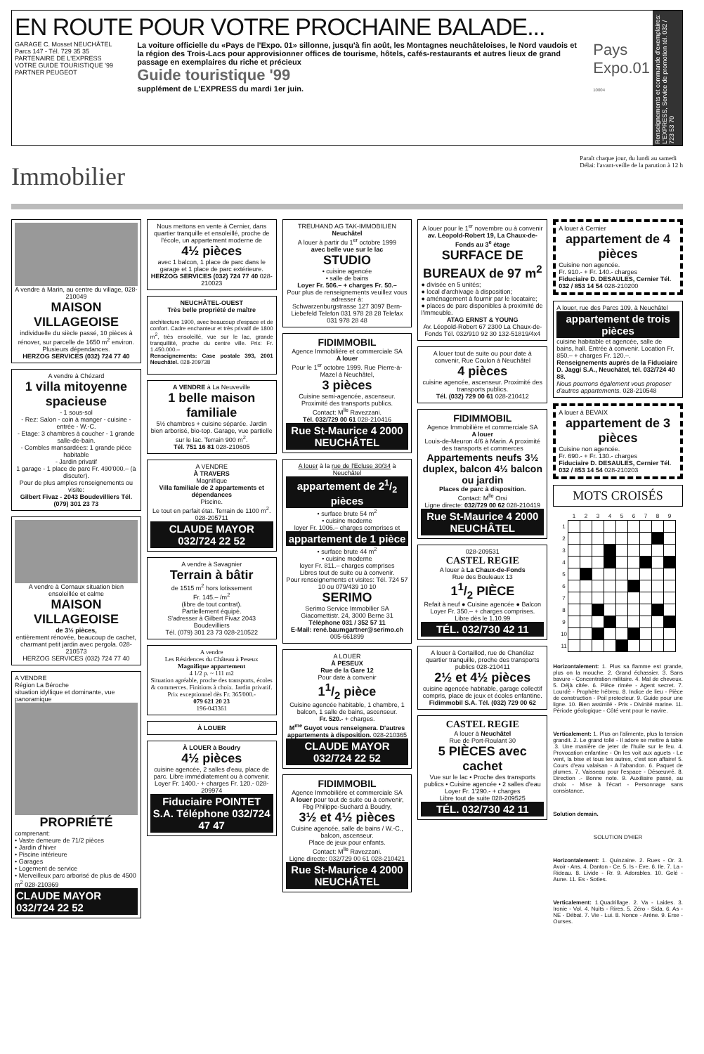EN ROUTE POUR VOTRE PROCHAINE BALADE...
GARAGE C. Mosset NEUCHÂTEL
Parcs 147 - Tél. 729 35 35
PARTENAIRE DE L'EXPRESS
VOTRE GUIDE TOURISTIQUE '99
PARTNER PEUGEOT
La voiture officielle du «Pays de l'Expo. 01» sillonne, jusqu'à fin août, les Montagnes neuchâteloises, le Nord vaudois et la région des Trois-Lacs pour approvisionner offices de tourisme, hôtels, cafés-restaurants et autres lieux de grand passage en exemplaires du riche et précieux
Guide touristique '99
supplément de L'EXPRESS du mardi 1er juin.
Pays Expo.01
10004
Renseignements et commande d'exemplaires: L'EXPRESS, Service de promotion tél. 032 / 723 53 70
Immobilier
Paraît chaque jour, du lundi au samedi
Délai: l'avant-veille de la parution à 12 h
A vendre à Marin, au centre du village, 028-210049
MAISON VILLAGEOISE
individuelle du siècle passé, 10 pièces à rénover, sur parcelle de 1650 m<sup>2</sup> environ. Plusieurs dépendances.
HERZOG SERVICES (032) 724 77 40
A vendre à Chézard
1 villa mitoyenne spacieuse
- 1 sous-sol
- Rez: Salon - coin à manger - cuisine - entrée - W.-C.
- Etage: 3 chambres à coucher - 1 grande salle-de-bain.
- Combles mansardées: 1 grande pièce habitable
- Jardin privatif
1 garage - 1 place de parc Fr. 490'000.– (à discuter).
Pour de plus amples renseignements ou visite:
Gilbert Fivaz - 2043 Boudevilliers Tél. (079) 301 23 73
A vendre à Cornaux situation bien ensoleillée et calme
MAISON VILLAGEOISE
de 3½ pièces,
entièrement rénovée, beaucoup de cachet, charmant petit jardin avec pergola. 028-210573
HERZOG SERVICES (032) 724 77 40
A VENDRE
Région La Béroche
situation idyllique et dominante, vue panoramique
PROPRIÉTÉ
comprenant:
• Vaste demeure de 71/2 pièces
• Jardin d'hiver
• Piscine intérieure
• Garages
• Logement de service
• Merveilleux parc arborisé de plus de 4500 m<sup>2</sup> 028-210369
CLAUDE MAYOR 032/724 22 52
Nous mettons en vente à Cernier, dans quartier tranquille et ensoleillé, proche de l'école, un appartement moderne de
4½ pièces
avec 1 balcon, 1 place de parc dans le garage et 1 place de parc extérieure.
HERZOG SERVICES (032) 724 77 40 028-210023
NEUCHÂTEL-OUEST
Très belle propriété de maître
architecture 1900, avec beaucoup d'espace et de confort. Cadre enchanteur et très privatif de 1800 m<sup>2</sup>, très ensoleillé, vue sur le lac, grande tranquillité, proche du centre ville. Prix: Fr. 1.450.000.–
Renseignements: Case postale 393, 2001 Neuchâtel. 028-209738
A VENDRE à La Neuveville
1 belle maison familiale
5½ chambres + cuisine séparée. Jardin bien arborisé, bio-top. Garage, vue partielle sur le lac. Terrain 900 m<sup>2</sup>.
Tél. 751 16 81 028-210605
A VENDRE
À TRAVERS
Magnifique
Villa familiale de 2 appartements et dépendances
Piscine.
Le tout en parfait état. Terrain de 1100 m<sup>2</sup>. 028-205711
CLAUDE MAYOR 032/724 22 52
A vendre à Savagnier
Terrain à bâtir
de 1515 m<sup>2</sup> hors lotissement
Fr. 145.– /m<sup>2</sup>
(libre de tout contrat).
Partiellement équipé.
S'adresser à Gilbert Fivaz 2043 Boudevilliers
Tél. (079) 301 23 73 028-210522
A vendre
Les Résidences du Château à Peseux
Magnifique appartement
4 1/2 p. ~ 111 m2
Situation agréable, proche des transports, écoles & commerces. Finitions à choix. Jardin privatif.
Prix exceptionnel dès Fr. 365'000.-
079 621 20 23
196-043361
À LOUER
À LOUER à Boudry
4½ pièces
cuisine agencée, 2 salles d'eau, place de parc. Libre immédiatement ou à convenir. Loyer Fr. 1400.- + charges Fr. 120.- 028-209974
Fiduciaire POINTET S.A. Téléphone 032/724 47 47
TREUHAND AG TAK-IMMOBILIEN
Neuchâtel
A louer à partir du 1<sup>er</sup> octobre 1999
avec belle vue sur le lac
STUDIO
• cuisine agencée
• salle de bains
Loyer Fr. 506.– + charges Fr. 50.–
Pour plus de renseignements veuillez vous adresser à:
Schwarzenburgstrasse 127 3097 Bern-Liebefeld Telefon 031 978 28 28 Telefax 031 978 28 48
FIDIMMOBIL
Agence Immobilière et commerciale SA
A louer
Pour le 1<sup>er</sup> octobre 1999. Rue Pierre-à-Mazel à Neuchâtel,
3 pièces
Cuisine semi-agencée, ascenseur.
Proximité des transports publics.
Contact: M<sup>lle</sup> Ravezzani.
Tél. 032/729 00 61 028-210416
Rue St-Maurice 4 2000 NEUCHÂTEL
A louer à la rue de l'Ecluse 30/34 à Neuchâtel
appartement de 21/2 pièces
• surface brute 54 m<sup>2</sup>
• cuisine moderne
loyer Fr. 1006.– charges comprises et
appartement de 1 pièce
• surface brute 44 m<sup>2</sup>
• cuisine moderne
loyer Fr. 811.– charges comprises
Libres tout de suite ou à convenir.
Pour renseignements et visites: Tél. 724 57 10 ou 079/439 10 10
SERIMO
Serimo Service Immobilier SA Giacomettistr. 24, 3000 Berne 31
Téléphone 031 / 352 57 11
E-Mail: rené.baumgartner@serimo.ch 005-661899
A LOUER
À PESEUX
Rue de la Gare 12
Pour date à convenir
11/2 pièce
Cuisine agencée habitable, 1 chambre, 1 balcon, 1 salle de bains, ascenseur.
Fr. 520.- + charges.
M<sup>me</sup> Guyot vous renseignera. D'autres appartements à disposition. 028-210365
CLAUDE MAYOR 032/724 22 52
FIDIMMOBIL
Agence Immobilière et commerciale SA
A louer pour tout de suite ou à convenir, Fbg Philippe-Suchard à Boudry,
3½ et 4½ pièces
Cuisine agencée, salle de bains / W.-C., balcon, ascenseur.
Place de jeux pour enfants.
Contact: M<sup>lle</sup> Ravezzani.
Ligne directe: 032/729 00 61 028-210421
Rue St-Maurice 4 2000 NEUCHÂTEL
A louer pour le 1<sup>er</sup> novembre ou à convenir
av. Léopold-Robert 19, La Chaux-de-Fonds au 3<sup>e</sup> étage
SURFACE DE BUREAUX de 97 m<sup>2</sup>
● divisée en 5 unités;
● local d'archivage à disposition;
● aménagement à fournir par le locataire;
● places de parc disponibles à proximité de l'immeuble.
ATAG ERNST & YOUNG
Av. Léopold-Robert 67 2300 La Chaux-de-Fonds Tél. 032/910 92 30 132-51819/4x4
A louer tout de suite ou pour date à convenir, Rue Coulon à Neuchâtel
4 pièces
cuisine agencée, ascenseur. Proximité des transports publics.
Tél. (032) 729 00 61 028-210412
FIDIMMOBIL
Agence Immobilière et commerciale SA
A louer
Louis-de-Meuron 4/6 à Marin. A proximité des transports et commerces
Appartements neufs 3½ duplex, balcon 4½ balcon ou jardin
Places de parc à disposition.
Contact: M<sup>lle</sup> Orsi
Ligne directe: 032/729 00 62 028-210419
Rue St-Maurice 4 2000 NEUCHÂTEL
028-209531
CASTEL REGIE
A louer à La Chaux-de-Fonds
Rue des Bouleaux 13
11/2 PIÈCE
Refait à neuf ● Cuisine agencée ● Balcon
Loyer Fr. 350.– + charges comprises.
Libre dès le 1.10.99
TÉL. 032/730 42 11
A louer à Cortaillod, rue de Chanélaz quartier tranquille, proche des transports publics 028-210411
2½ et 4½ pièces
cuisine agencée habitable, garage collectif compris, place de jeux et écoles enfantine.
Fidimmobil S.A. Tél. (032) 729 00 62
CASTEL REGIE
A louer à Neuchâtel
Rue de Port-Roulant 30
5 PIÈCES avec cachet
Vue sur le lac • Proche des transports publics • Cuisine agencée • 2 salles d'eau
Loyer Fr. 1'290.- + charges
Libre tout de suite 028-209525
TÉL. 032/730 42 11
A louer à Cernier
appartement de 4 pièces
Cuisine non agencée.
Fr. 910.- + Fr. 140.- charges
Fiduciaire D. DESAULES, Cernier Tél. 032 / 853 14 54 028-210200
A louer, rue des Parcs 109, à Neuchâtel
appartement de trois pièces
cuisine habitable et agencée, salle de bains, hall. Entrée à convenir. Location Fr. 850.– + charges Fr. 120.–.
Renseignements auprès de la Fiduciaire D. Jaggi S.A., Neuchâtel, tél. 032/724 40 88.
Nous pourrons également vous proposer d'autres appartements. 028-210548
A louer à BEVAIX
appartement de 3 pièces
Cuisine non agencée.
Fr. 690.- + Fr. 130.- charges
Fiduciaire D. DESAULES, Cernier Tél. 032 / 853 14 54 028-210203
MOTS CROISÉS
| | 1 | 2 | 3 | 4 | 5 | 6 | 7 | 8 | 9 |
| --- | --- | --- | --- | --- | --- | --- | --- | --- | --- |
| 1 | | | | | | | | | |
| 2 | | | | | | | | | |
| 3 | | | | | | | | | |
| 4 | | | | | | | | | |
| 5 | | | | | | | | | |
| 6 | | | | | | | | | |
| 7 | | | | | | | | | |
| 8 | | | | | | | | | |
| 9 | | | | | | | | | |
| 10 | | | | | | | | | |
| 11 | | | | | | | | | |
Horizontalement: 1. Plus sa flamme est grande, plus on la mouche. 2. Grand échassier. 3. Sans bavure - Concentration militaire. 4. Mal de cheveux. 5. Déjà citée. 6. Pièce rimée - Agent secret. 7. Lourdé - Prophète hébreu. 8. Indice de lieu - Pièce de construction - Poil protecteur. 9. Guide pour une ligne. 10. Bien assimilé - Pris - Divinité marine. 11. Période géologique - Côté vent pour le navire.
Verticalement: 1. Plus on l'alimente, plus la tension grandit. 2. Le grand tollé - Il adore se mettre à table .3. Une manière de jeter de l'huile sur le feu. 4. Provocation enfantine - On les voit aux aguets - Le vent, la bise et tous les autres, c'est son affaire! 5. Cours d'eau valaisan - A l'abandon. 6. Paquet de plumes. 7. Vaisseau pour l'espace - Désœuvré. 8. Direction .- Bonne note. 9. Auxiliaire passé, au choix - Mise à l'écart - Personnage sans consistance.
Solution demain.
SOLUTION D'HIER
Horizontalement: 1. Quinzaine. 2. Rues - Or. 3. Avoir - Ans. 4. Danton - Ce. 5. Is - Eve. 6. Ile. 7. La - Rideau. 8. Livide - Rr. 9. Adorables. 10. Gelé - Aune. 11. Es - Soties.
Verticalement: 1.Quadrillage. 2. Va - Laides. 3. Ironie - Vol. 4. Nuits - Rires. 5. Zéro - Sida. 6. As - NE - Débat. 7. Vie - Lui. 8. Nonce - Arène. 9. Erse - Ourses.